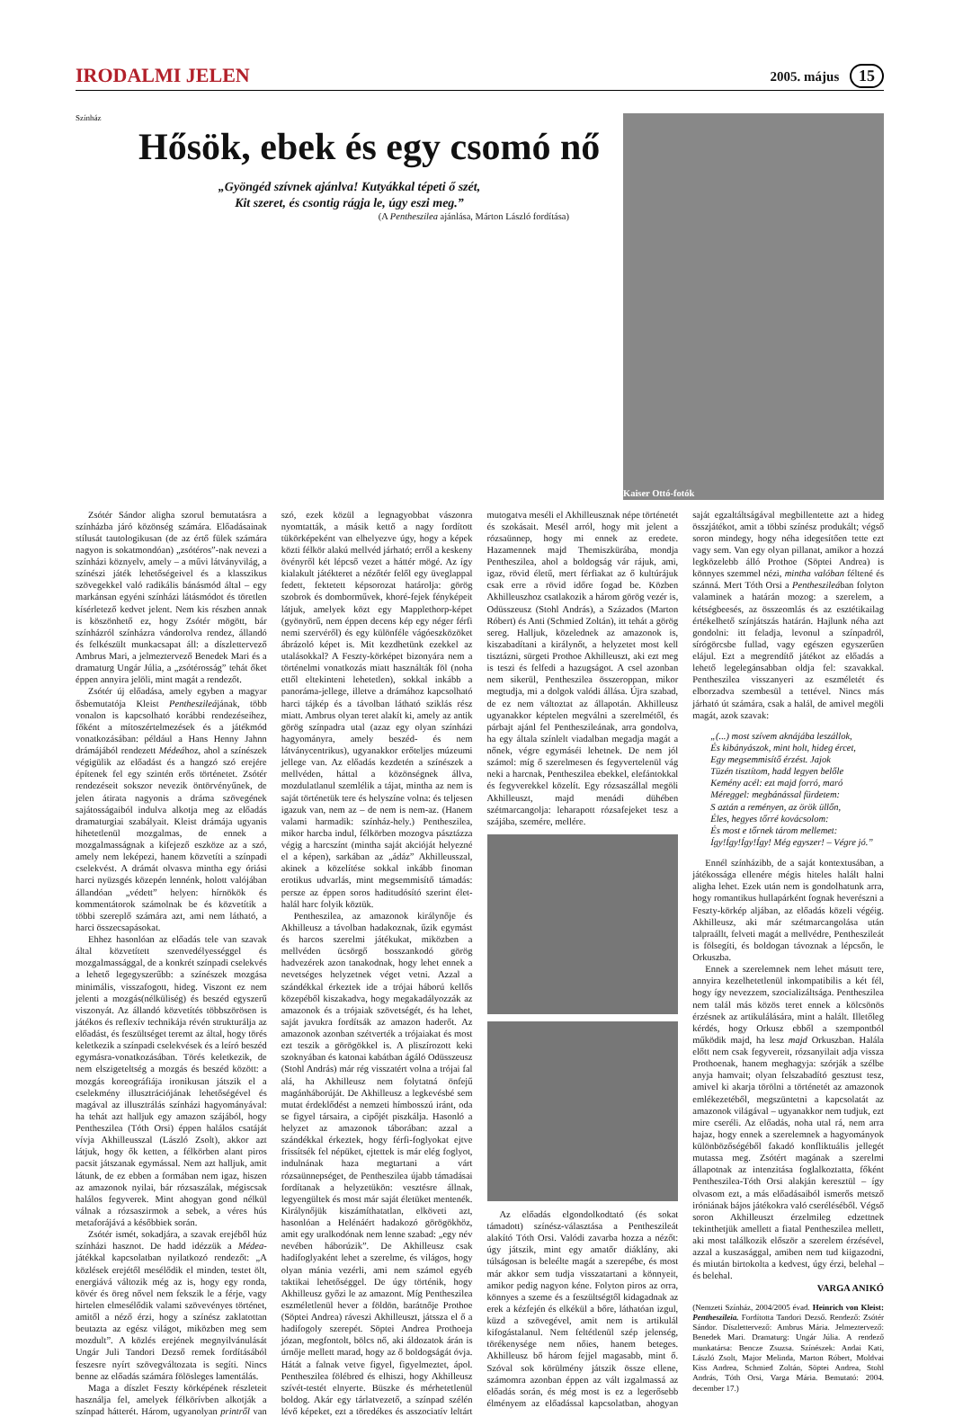IRODALMI JELEN 2005. május 15
Színház
Hősök, ebek és egy csomó nő
„Gyöngéd szívnek ajánlva! Kutyákkal tépeti ő szét,
Kit szeret, és csontig rágja le, úgy eszi meg.”
(A Pentheszilea ajánlása, Márton László fordítása)
Kaiser Ottó-fotók
Zsótér Sándor aligha szorul bemutatásra a színházba járó közönség számára. Előadásainak stílusát tautologikusan (de az értő fülek számára nagyon is sokatmondóan) „zsótéros”-nak nevezi a színházi köznyelv, amely – a művi látványvilág, a színészi játék lehetőségeivel és a klasszikus szövegekkel való radikális bánásmód által – egy markánsan egyéni színházi látásmódot és töretlen kísérletező kedvet jelent. Nem kis részben annak is köszönhető ez, hogy Zsótér mögött, bár színházról színházra vándorolva rendez, állandó és felkészült munkacsapat áll: a díszlettervező Ambrus Mari, a jelmeztervező Benedek Mari és a dramaturg Ungár Júlia, a „zsótérosság” tehát őket éppen annyira jelöli, mint magát a rendezőt.
Zsótér új előadása, amely egyben a magyar ősbemutatója Kleist Pentheszileájának, több vonalon is kapcsolható korábbi rendezéseihez, főként a mítoszértelmezések és a játékmód vonatkozásában: például a Hans Henny Jahnn drámájából rendezett Médeához, ahol a színészek végigülik az előadást és a hangzó szó erejére építenek fel egy szintén erős történetet. Zsótér rendezéseit sokszor nevezik öntörvényűnek, de jelen átirata nagyonis a dráma szövegének sajátosságaiból indulva alkotja meg az előadás dramaturgiai szabályait. Kleist drámája ugyanis hihetetlenül mozgalmas, de ennek a mozgalmasságnak a kifejező eszköze az a szó, amely nem leképezi, hanem közvetíti a színpadi cselekvést. A drámát olvasva mintha egy óriási harci nyüzsgés közepén lennénk, holott valójában állandóan „védett” helyen: hírnökök és kommentátorok számolnak be és közvetítik a többi szereplő számára azt, ami nem látható, a harci összecsapásokat.
Ehhez hasonlóan az előadás tele van szavak által közvetített szenvedélyességgel és mozgalmassággal, de a konkrét színpadi cselekvés a lehető legegyszerűbb: a színészek mozgása minimális, visszafogott, hideg. Viszont ez nem jelenti a mozgás(nélküliség) és beszéd egyszerű viszonyát. Az állandó közvetítés többszörösen is játékos és reflexív technikája révén strukturálja az előadást, és feszültséget teremt az által, hogy törés keletkezik a színpadi cselekvések és a leíró beszéd egymásra-vonatkozásában. Törés keletkezik, de nem elszigeteltség a mozgás és beszéd között: a mozgás koreográfiája ironikusan játszik el a cselekmény illusztrációjának lehetőségével és magával az illusztrálás színházi hagyományával: ha tehát azt halljuk egy amazon szájából, hogy Pentheszilea (Tóth Orsi) éppen halálos csatáját vívja Akhilleusszal (László Zsolt), akkor azt látjuk, hogy ők ketten, a félkörben alant piros pacsit játszanak egymással. Nem azt halljuk, amit látunk, de ez ebben a formában nem igaz, hiszen az amazonok nyilai, bár rózsaszálak, mégiscsak halálos fegyverek. Mint ahogyan gond nélkül válnak a rózsaszirmok a sebek, a véres hús metaforájává a későbbiek során.
Zsótér ismét, sokadjára, a szavak erejéből húz színházi hasznot. De hadd idézzük a Médea-játékkal kapcsolatban nyilatkozó rendezőt: „A közlések erejétől mesélődik el minden, testet ölt, energiává változik még az is, hogy egy ronda, kövér és öreg nővel nem fekszik le a férje, vagy hirtelen elmesélődik valami szövevényes történet, amitől a néző érzi, hogy a színész zaklatottan beutazta az egész világot, miközben meg sem mozdult”. A közlés erejének megnyilvánulását Ungár Juli Tandori Dezső remek fordításából feszesre nyírt szövegváltozata is segíti. Nincs benne az előadás számára fölösleges lamentálás.
Maga a díszlet Feszty körképének részleteit használja fel, amelyek félkörívben alkotják a színpad hátterét. Három, ugyanolyan printről van szó, ezek közül a legnagyobbat vászonra nyomtatták, a másik kettő a nagy fordított tükörképeként van elhelyezve úgy, hogy a képek közti félkör alakú mellvéd járható; erről a keskeny övényről két lépcső vezet a háttér mögé. Az így kialakult játékteret a nézőtér felől egy üveglappal fedett, fektetett képsorozat határolja: görög szobrok és domborművek, khoré-fejek fényképeit látjuk, amelyek közt egy Mapplethorp-képet (gyönyörű, nem éppen decens kép egy néger férfi nemi szervéről) és egy különféle vágóeszközöket ábrázoló képet is. Mit kezdhetünk ezekkel az utalásokkal? A Feszty-körképet bizonyára nem a történelmi vonatkozás miatt használták föl (noha ettől eltekinteni lehetetlen), sokkal inkább a panoráma-jellege, illetve a drámához kapcsolható harci tájkép és a távolban látható sziklás rész miatt. Ambrus olyan teret alakít ki, amely az antik görög színpadra utal (azaz egy olyan színházi hagyományra, amely beszéd- és nem látványcentrikus), ugyanakkor erőteljes múzeumi jellege van. Az előadás kezdetén a színészek a mellvéden, háttal a közönségnek állva, mozdulatlanul szemlélik a tájat, mintha az nem is saját történetük tere és helyszíne volna: és teljesen igazuk van, nem az – de nem is nem-az. (Hanem valami harmadik: színház-hely.) Pentheszilea, mikor harcba indul, félkörben mozogva pásztázza végig a harcszínt (mintha saját akcióját helyezné el a képen), sarkában az „ádáz” Akhilleusszal, akinek a közelítése sokkal inkább finoman erotikus udvarlás, mint megsemmisítő támadás: persze az éppen soros haditudósító szerint élet-halál harc folyik köztük.
Pentheszilea, az amazonok királynője és Akhilleusz a távolban hadakoznak, űzik egymást és harcos szerelmi játékukat, miközben a mellvéden ücsörgő bosszankodó görög hadvezérek azon tanakodnak, hogy lehet ennek a nevetséges helyzetnek véget vetni. Azzal a szándékkal érkeztek ide a trójai háború kellős közepéből kiszakadva, hogy megakadályozzák az amazonok és a trójaiak szövetségét, és ha lehet, saját javukra fordítsák az amazon haderőt. Az amazonok azonban szétverték a trójaiakat és most ezt teszik a görögökkel is. A pliszírozott keki szoknyában és katonai kabátban ágáló Odüsszeusz (Stohl András) már rég visszatért volna a trójai fal alá, ha Akhilleusz nem folytatná önfejű magánháborúját. De Akhilleusz a legkevésbé sem mutat érdeklődést a nemzeti hímbosszú iránt, oda se figyel társaira, a cipőjét piszkálja. Hasonló a helyzet az amazonok táborában: azzal a szándékkal érkeztek, hogy férfi-foglyokat ejtve frissítsék fel népüket, ejtettek is már elég foglyot, indulnának haza megtartani a várt rózsaünnepséget, de Pentheszilea újabb támadásai fordítanak a helyzetükön: vesztésre állnak, legyengültek és most már saját életüket mentenék. Királynőjük kiszámíthatatlan, elköveti azt, hasonlóan a Helénáért hadakozó görögökhöz, amit egy uralkodónak nem lenne szabad: „egy név nevében háborúzik”. De Akhilleusz csak hadifoglyaként lehet a szerelme, és világos, hogy olyan mánia vezérli, ami nem számol egyéb taktikai lehetőséggel. De úgy történik, hogy Akhilleusz győzi le az amazont. Míg Pentheszilea eszméletlenül hever a földön, barátnője Prothoe (Söptei Andrea) ráveszi Akhilleuszt, játssza el ő a hadifogoly szerepét. Söptei Andrea Prothoeja józan, megfontolt, bölcs nő, aki áldozatok árán is úrnője mellett marad, hogy az ő boldogságát óvja. Hátát a falnak vetve figyel, figyelmeztet, ápol. Pentheszilea fölébred és elhiszi, hogy Akhilleusz szívét-testét elnyerte. Büszke és mérhetetlenül boldog. Akár egy tárlatvezető, a színpad szélén lévő képeket, ezt a töredékes és asszociatív leltárt mutogatva meséli el Akhilleusznak népe történetét és szokásait. Mesél arról, hogy mit jelent a rózsaünnep, hogy mi ennek az eredete. Hazamennek majd Themiszkürába, mondja Pentheszilea, ahol a boldogság vár rájuk, ami, igaz, rövid életű, mert férfiakat az ő kultúrájuk csak erre a rövid időre fogad be. Közben Akhilleuszhoz csatlakozik a három görög vezér is, Odüsszeusz (Stohl András), a Százados (Marton Róbert) és Anti (Schmied Zoltán), itt tehát a görög sereg. Halljuk, közelednek az amazonok is, kiszabadítani a királynőt, a helyzetet most kell tisztázni, sürgeti Prothoe Akhilleuszt, aki ezt meg is teszi és felfedi a hazugságot. A csel azonban nem sikerül, Pentheszilea összeroppan, mikor megtudja, mi a dolgok valódi állása. Újra szabad, de ez nem változtat az állapotán. Akhilleusz ugyanakkor képtelen megválni a szerelmétől, és párbajt ajánl fel Pentheszileának, arra gondolva, ha egy általa színlelt viadalban megadja magát a nőnek, végre egymáséi lehetnek. De nem jól számol: míg ő szerelmesen és fegyvertelenül vág neki a harcnak, Pentheszilea ebekkel, elefántokkal és fegyverekkel közelít. Egy rózsaszállal megöli Akhilleuszt, majd menádi dühében szétmarcangolja: leharapott rózsafejeket tesz a szájába, szemére, mellére.
Az előadás elgondolkodtató (és sokat támadott) színész-választása a Pentheszileát alakító Tóth Orsi. Valódi zavarba hozza a nézőt: úgy játszik, mint egy amatőr diáklány, aki túlságosan is beleélte magát a szerepébe, és most már akkor sem tudja visszatartani a könnyeit, amikor pedig nagyon kéne. Folyton piros az orra, könnyes a szeme és a feszültségtől kidagadnak az erek a kézfején és elkékül a bőre, láthatóan izgul, küzd a szövegével, amit nem is artikulál kifogástalanul. Nem feltétlenül szép jelenség, törékenysége nem nőies, hanem beteges. Akhilleusz bő három fejjel magasabb, mint ő. Szóval sok körülmény játszik össze ellene, számomra azonban éppen az vált izgalmassá az előadás során, és még most is ez a legerősebb élményem az előadással kapcsolatban, ahogyan saját egzaltáltságával megbillentette azt a hideg összjátékot, amit a többi színész produkált; végső soron mindegy, hogy néha idegesítően tette ezt vagy sem. Van egy olyan pillanat, amikor a hozzá legközelebb álló Prothoe (Söptei Andrea) is könnyes szemmel nézi, mintha valóban féltené és szánná. Mert Tóth Orsi a Pentheszileában folyton valaminek a határán mozog: a szerelem, a kétségbeesés, az összeomlás és az esztétikailag értékelhető színjátszás határán. Hajlunk néha azt gondolni: itt feladja, levonul a színpadról, sírógörcsbe fullad, vagy egészen egyszerűen elájul. Ezt a megrendítő játékot az előadás a lehető legelegánsabban oldja fel: szavakkal. Pentheszilea visszanyeri az eszméletét és elborzadva szembesül a tettével. Nincs más járható út számára, csak a halál, de amivel megöli magát, azok szavak:
„(...) most szívem aknájába leszállok,
És kibányászok, mint holt, hideg ércet,
Egy megsemmisítő érzést. Jajok
Tüzén tisztítom, hadd legyen belőle
Kemény acél: ezt majd forró, maró
Méreggel: megbánással fürdetem:
S aztán a reményen, az örök üllőn,
Éles, hegyes tőrré kovácsolom:
És most e tőrnek tárom mellemet:
Így!Így!Így!Így! Még egyszer! – Végre jó.”
Ennél színházibb, de a saját kontextusában, a játékossága ellenére mégis hiteles halált halni aligha lehet. Ezek után nem is gondolhatunk arra, hogy romantikus hullapárként fognak heverészni a Feszty-körkép aljában, az előadás közeli végéig. Akhilleusz, aki már szétmarcangolása után talpraállt, felveti magát a mellvédre, Pentheszileát is fölsegíti, és boldogan távoznak a lépcsőn, le Orkuszba.
Ennek a szerelemnek nem lehet másutt tere, annyira kezelhetetlenül inkompatibilis a két fél, hogy így nevezzem, szocializáltsága. Pentheszilea nem talál más közös teret ennek a kölcsönös érzésnek az artikulálására, mint a halált. Illetőleg kérdés, hogy Orkusz ebből a szempontból működik majd, ha lesz majd Orkuszban. Halála előtt nem csak fegyvereit, rózsanyilait adja vissza Prothoenak, hanem meghagyja: szórják a szélbe anyja hamvait; olyan felszabadító gesztust tesz, amivel ki akarja törölni a történetét az amazonok emlékezetéből, megszüntetni a kapcsolatát az amazonok világával – ugyanakkor nem tudjuk, ezt mire cseréli. Az előadás, noha utal rá, nem arra hajaz, hogy ennek a szerelemnek a hagyományok különbözőségéből fakadó konfliktuális jellegét mutassa meg. Zsótért magának a szerelmi állapotnak az intenzitása foglalkoztatta, főként Pentheszilea-Tóth Orsi alakján keresztül – így olvasom ezt, a más előadásaiból ismerős metsző iróniának bájos játékokra való cseréléséből. Végső soron Akhilleuszt érzelmileg edzettnek tekinthetjük amellett a fiatal Pentheszilea mellett, aki most találkozik először a szerelem érzésével, azzal a kuszasággal, amiben nem tud kiigazodni, és miután birtokolta a kedvest, úgy érzi, belehal – és belehal.
VARGA ANIKÓ
(Nemzeti Színház, 2004/2005 évad. Heinrich von Kleist: Pentheszileia. Fordította Tandori Dezső. Rendező: Zsótér Sándor. Díszlettervező: Ambrus Mária. Jelmeztervező: Benedek Mari. Dramaturg: Ungár Júlia. A rendező munkatársa: Bencze Zsuzsa. Színészek: Andai Kati, László Zsolt, Major Melinda, Marton Róbert, Moldvai Kiss Andrea, Schmied Zoltán, Söptei Andrea, Stohl András, Tóth Orsi, Varga Mária. Bemutató: 2004. december 17.)